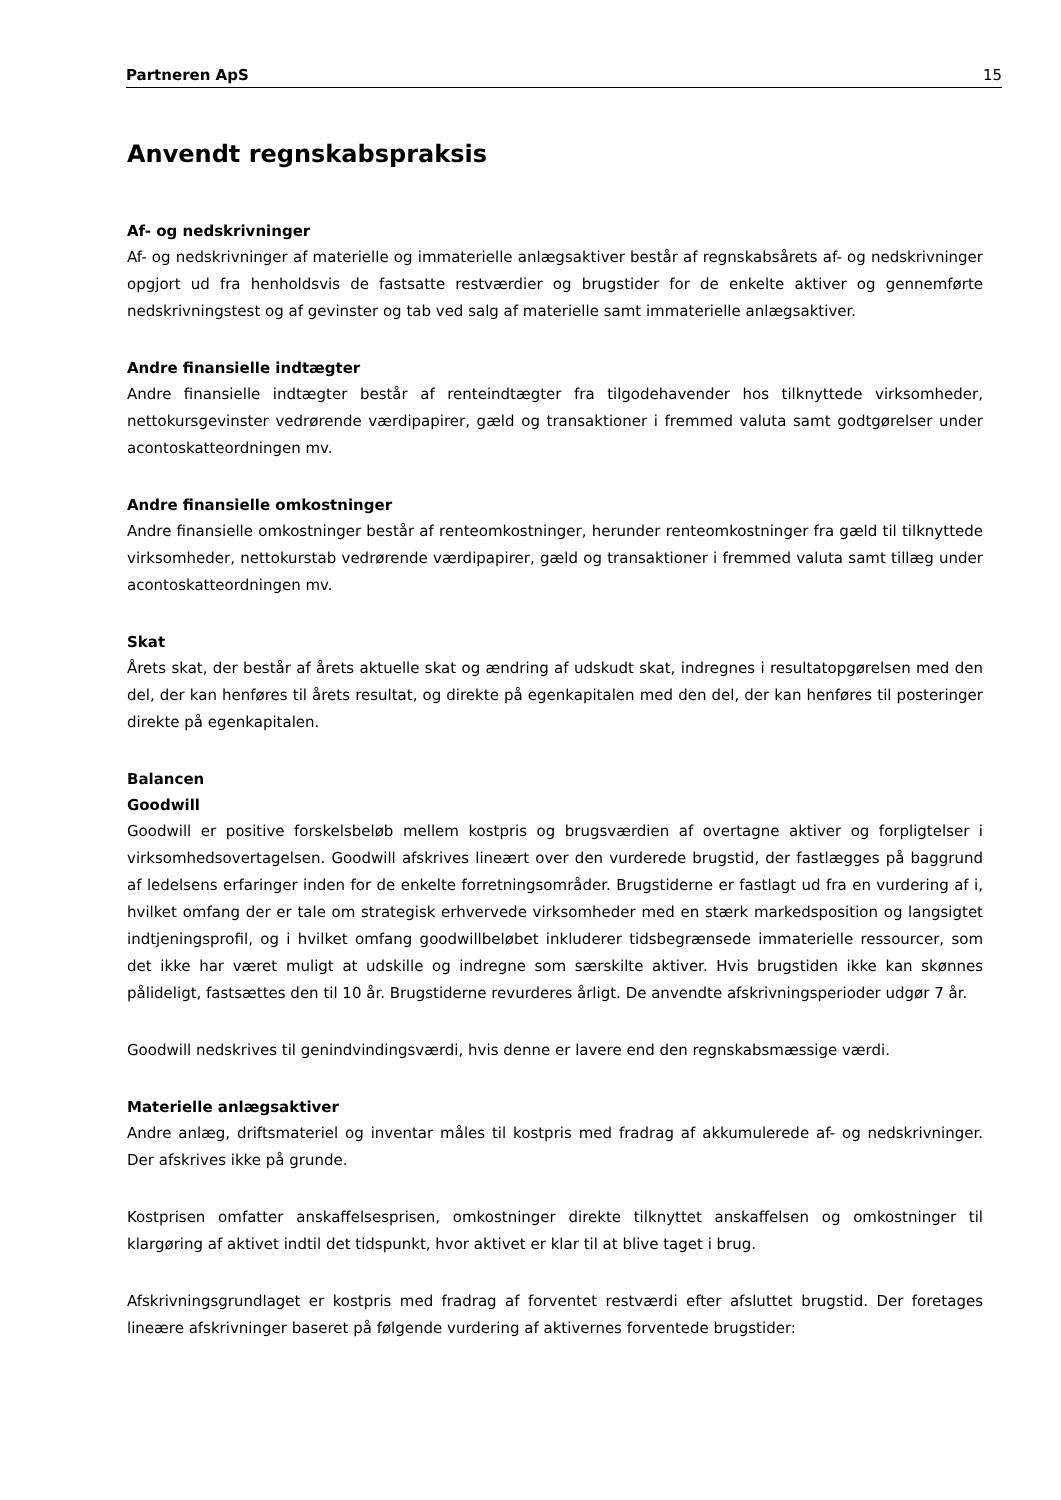Partneren ApS 15
Anvendt regnskabspraksis
Af- og nedskrivninger
Af- og nedskrivninger af materielle og immaterielle anlægsaktiver består af regnskabsårets af- og nedskrivninger opgjort ud fra henholdsvis de fastsatte restværdier og brugstider for de enkelte aktiver og gennemførte nedskrivningstest og af gevinster og tab ved salg af materielle samt immaterielle anlægsaktiver.
Andre finansielle indtægter
Andre finansielle indtægter består af renteindtægter fra tilgodehavender hos tilknyttede virksomheder, nettokursgevinster vedrørende værdipapirer, gæld og transaktioner i fremmed valuta samt godtgørelser under acontoskatteordningen mv.
Andre finansielle omkostninger
Andre finansielle omkostninger består af renteomkostninger, herunder renteomkostninger fra gæld til tilknyttede virksomheder, nettokurstab vedrørende værdipapirer, gæld og transaktioner i fremmed valuta samt tillæg under acontoskatteordningen mv.
Skat
Årets skat, der består af årets aktuelle skat og ændring af udskudt skat, indregnes i resultatopgørelsen med den del, der kan henføres til årets resultat, og direkte på egenkapitalen med den del, der kan henføres til posteringer direkte på egenkapitalen.
Balancen
Goodwill
Goodwill er positive forskelsbeløb mellem kostpris og brugsværdien af overtagne aktiver og forpligtelser i virksomhedsovertagelsen. Goodwill afskrives lineært over den vurderede brugstid, der fastlægges på baggrund af ledelsens erfaringer inden for de enkelte forretningsområder. Brugstiderne er fastlagt ud fra en vurdering af i, hvilket omfang der er tale om strategisk erhvervede virksomheder med en stærk markedsposition og langsigtet indtjeningsprofil, og i hvilket omfang goodwillbeløbet inkluderer tidsbegrænsede immaterielle ressourcer, som det ikke har været muligt at udskille og indregne som særskilte aktiver. Hvis brugstiden ikke kan skønnes pålideligt, fastsættes den til 10 år. Brugstiderne revurderes årligt. De anvendte afskrivningsperioder udgør 7 år.
Goodwill nedskrives til genindvindingsværdi, hvis denne er lavere end den regnskabsmæssige værdi.
Materielle anlægsaktiver
Andre anlæg, driftsmateriel og inventar måles til kostpris med fradrag af akkumulerede af- og nedskrivninger. Der afskrives ikke på grunde.
Kostprisen omfatter anskaffelsesprisen, omkostninger direkte tilknyttet anskaffelsen og omkostninger til klargøring af aktivet indtil det tidspunkt, hvor aktivet er klar til at blive taget i brug.
Afskrivningsgrundlaget er kostpris med fradrag af forventet restværdi efter afsluttet brugstid. Der foretages lineære afskrivninger baseret på følgende vurdering af aktivernes forventede brugstider: